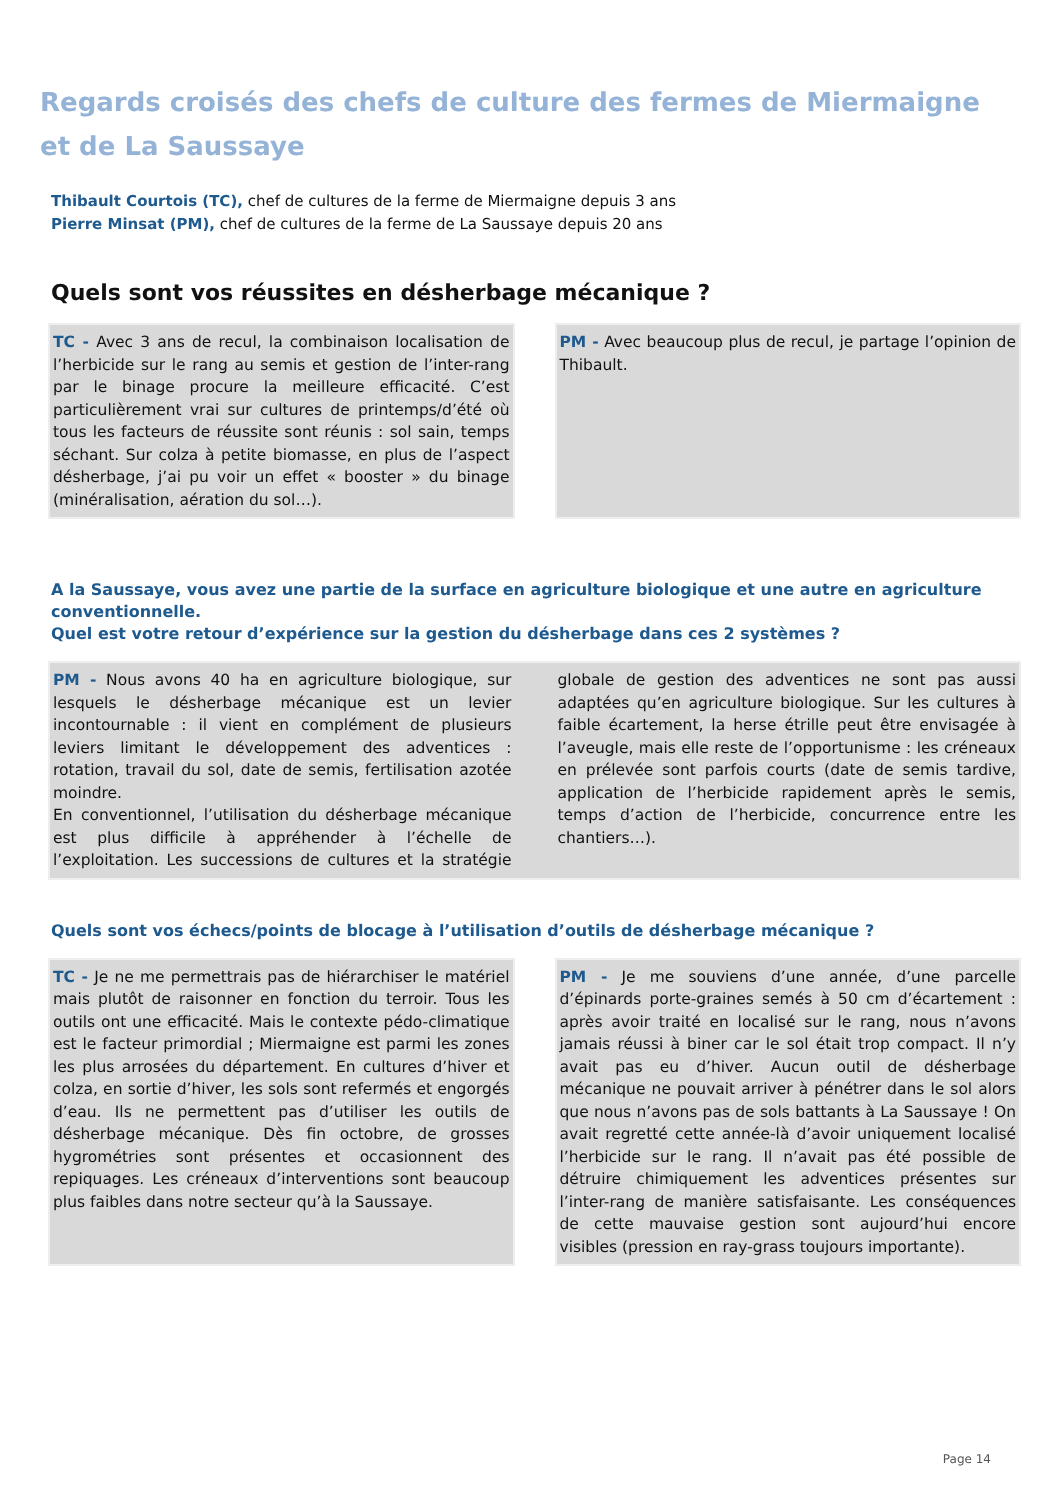Regards croisés des chefs de culture des fermes de Miermaigne
et de La Saussaye
Thibault Courtois (TC), chef de cultures de la ferme de Miermaigne depuis 3 ans
Pierre Minsat (PM), chef de cultures de la ferme de La Saussaye depuis 20 ans
Quels sont vos réussites en désherbage mécanique ?
TC - Avec 3 ans de recul, la combinaison localisation de l’herbicide sur le rang au semis et gestion de l’inter-rang par le binage procure la meilleure efficacité. C’est particulièrement vrai sur cultures de printemps/d’été où tous les facteurs de réussite sont réunis : sol sain, temps séchant. Sur colza à petite biomasse, en plus de l’aspect désherbage, j’ai pu voir un effet « booster » du binage (minéralisation, aération du sol…).
PM - Avec beaucoup plus de recul, je partage l’opinion de Thibault.
A la Saussaye, vous avez une partie de la surface en agriculture biologique et une autre en agriculture conventionnelle.
Quel est votre retour d’expérience sur la gestion du désherbage dans ces 2 systèmes ?
PM - Nous avons 40 ha en agriculture biologique, sur lesquels le désherbage mécanique est un levier incontournable : il vient en complément de plusieurs leviers limitant le développement des adventices : rotation, travail du sol, date de semis, fertilisation azotée moindre.
En conventionnel, l’utilisation du désherbage mécanique est plus difficile à appréhender à l’échelle de l’exploitation. Les successions de cultures et la stratégie globale de gestion des adventices ne sont pas aussi adaptées qu’en agriculture biologique. Sur les cultures à faible écartement, la herse étrille peut être envisagée à l’aveugle, mais elle reste de l’opportunisme : les créneaux en prélevée sont parfois courts (date de semis tardive, application de l’herbicide rapidement après le semis, temps d’action de l’herbicide, concurrence entre les chantiers…).
Quels sont vos échecs/points de blocage à l’utilisation d’outils de désherbage mécanique ?
TC - Je ne me permettrais pas de hiérarchiser le matériel mais plutôt de raisonner en fonction du terroir. Tous les outils ont une efficacité. Mais le contexte pédo-climatique est le facteur primordial ; Miermaigne est parmi les zones les plus arrosées du département. En cultures d’hiver et colza, en sortie d’hiver, les sols sont refermés et engorgés d’eau. Ils ne permettent pas d’utiliser les outils de désherbage mécanique. Dès fin octobre, de grosses hygrométries sont présentes et occasionnent des repiquages. Les créneaux d’interventions sont beaucoup plus faibles dans notre secteur qu’à la Saussaye.
PM - Je me souviens d’une année, d’une parcelle d’épinards porte-graines semés à 50 cm d’écartement : après avoir traité en localisé sur le rang, nous n’avons jamais réussi à biner car le sol était trop compact. Il n’y avait pas eu d’hiver. Aucun outil de désherbage mécanique ne pouvait arriver à pénétrer dans le sol alors que nous n’avons pas de sols battants à La Saussaye ! On avait regretté cette année-là d’avoir uniquement localisé l’herbicide sur le rang. Il n’avait pas été possible de détruire chimiquement les adventices présentes sur l’inter-rang de manière satisfaisante. Les conséquences de cette mauvaise gestion sont aujourd’hui encore visibles (pression en ray-grass toujours importante).
Page 14